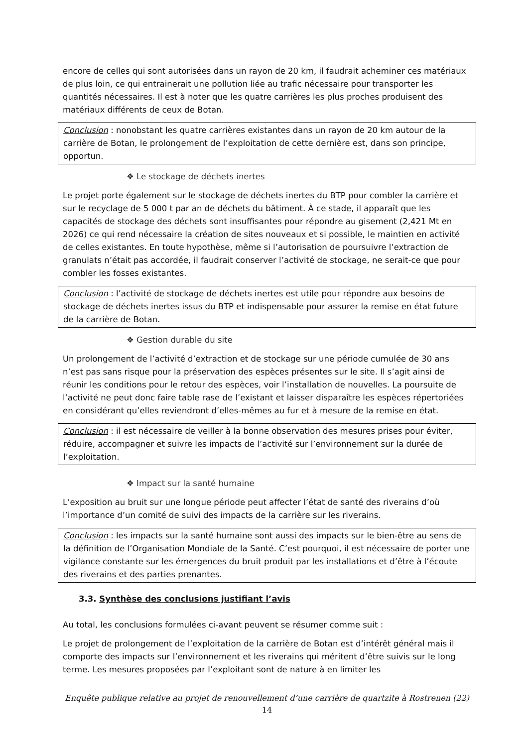encore de celles qui sont autorisées dans un rayon de 20 km, il faudrait acheminer ces matériaux de plus loin, ce qui entrainerait une pollution liée au trafic nécessaire pour transporter les quantités nécessaires. Il est à noter que les quatre carrières les plus proches produisent des matériaux différents de ceux de Botan.
Conclusion : nonobstant les quatre carrières existantes dans un rayon de 20 km autour de la carrière de Botan, le prolongement de l’exploitation de cette dernière est, dans son principe, opportun.
❖ Le stockage de déchets inertes
Le projet porte également sur le stockage de déchets inertes du BTP pour combler la carrière et sur le recyclage de 5 000 t par an de déchets du bâtiment. À ce stade, il apparaît que les capacités de stockage des déchets sont insuffisantes pour répondre au gisement (2,421 Mt en 2026) ce qui rend nécessaire la création de sites nouveaux et si possible, le maintien en activité de celles existantes. En toute hypothèse, même si l’autorisation de poursuivre l’extraction de granulats n’était pas accordée, il faudrait conserver l’activité de stockage, ne serait-ce que pour combler les fosses existantes.
Conclusion : l’activité de stockage de déchets inertes est utile pour répondre aux besoins de stockage de déchets inertes issus du BTP et indispensable pour assurer la remise en état future de la carrière de Botan.
❖ Gestion durable du site
Un prolongement de l’activité d’extraction et de stockage sur une période cumulée de 30 ans n’est pas sans risque pour la préservation des espèces présentes sur le site. Il s’agit ainsi de réunir les conditions pour le retour des espèces, voir l’installation de nouvelles. La poursuite de l’activité ne peut donc faire table rase de l’existant et laisser disparaître les espèces répertoriées en considérant qu’elles reviendront d’elles-mêmes au fur et à mesure de la remise en état.
Conclusion : il est nécessaire de veiller à la bonne observation des mesures prises pour éviter, réduire, accompagner et suivre les impacts de l’activité sur l’environnement sur la durée de l’exploitation.
❖ Impact sur la santé humaine
L’exposition au bruit sur une longue période peut affecter l’état de santé des riverains d’où l’importance d’un comité de suivi des impacts de la carrière sur les riverains.
Conclusion : les impacts sur la santé humaine sont aussi des impacts sur le bien-être au sens de la définition de l’Organisation Mondiale de la Santé. C’est pourquoi, il est nécessaire de porter une vigilance constante sur les émergences du bruit produit par les installations et d’être à l’écoute des riverains et des parties prenantes.
3.3. Synthèse des conclusions justifiant l’avis
Au total, les conclusions formulées ci-avant peuvent se résumer comme suit :
Le projet de prolongement de l’exploitation de la carrière de Botan est d’intérêt général mais il comporte des impacts sur l’environnement et les riverains qui méritent d’être suivis sur le long terme. Les mesures proposées par l’exploitant sont de nature à en limiter les
Enquête publique relative au projet de renouvellement d’une carrière de quartzite à Rostrenen (22)
14